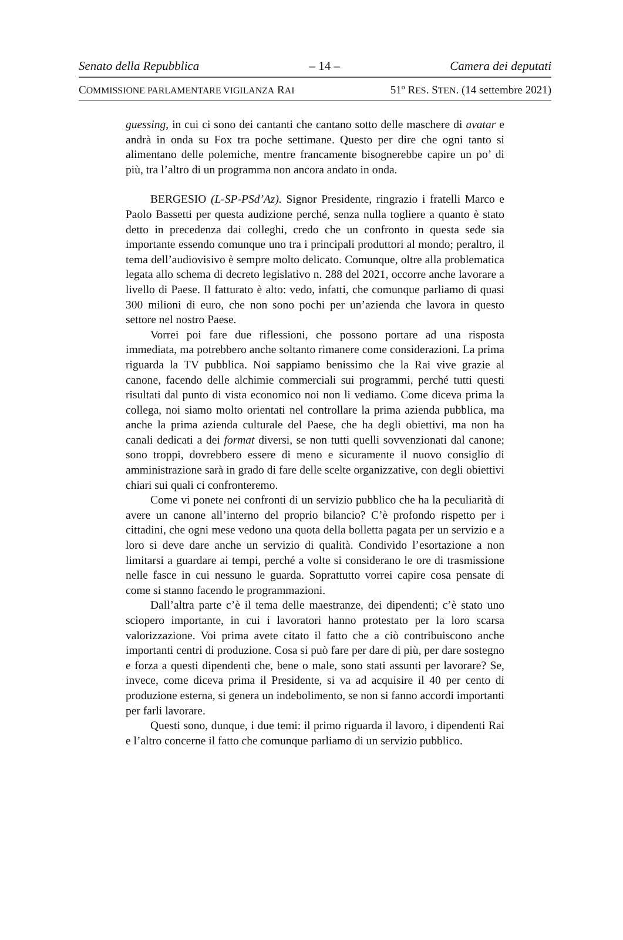Senato della Repubblica – 14 – Camera dei deputati
COMMISSIONE PARLAMENTARE VIGILANZA RAI 51º RES. STEN. (14 settembre 2021)
guessing, in cui ci sono dei cantanti che cantano sotto delle maschere di avatar e andrà in onda su Fox tra poche settimane. Questo per dire che ogni tanto si alimentano delle polemiche, mentre francamente bisognerebbe capire un po’ di più, tra l’altro di un programma non ancora andato in onda.
BERGESIO (L-SP-PSd’Az). Signor Presidente, ringrazio i fratelli Marco e Paolo Bassetti per questa audizione perché, senza nulla togliere a quanto è stato detto in precedenza dai colleghi, credo che un confronto in questa sede sia importante essendo comunque uno tra i principali produttori al mondo; peraltro, il tema dell’audiovisivo è sempre molto delicato. Comunque, oltre alla problematica legata allo schema di decreto legislativo n. 288 del 2021, occorre anche lavorare a livello di Paese. Il fatturato è alto: vedo, infatti, che comunque parliamo di quasi 300 milioni di euro, che non sono pochi per un’azienda che lavora in questo settore nel nostro Paese.
Vorrei poi fare due riflessioni, che possono portare ad una risposta immediata, ma potrebbero anche soltanto rimanere come considerazioni. La prima riguarda la TV pubblica. Noi sappiamo benissimo che la Rai vive grazie al canone, facendo delle alchimie commerciali sui programmi, perché tutti questi risultati dal punto di vista economico noi non li vediamo. Come diceva prima la collega, noi siamo molto orientati nel controllare la prima azienda pubblica, ma anche la prima azienda culturale del Paese, che ha degli obiettivi, ma non ha canali dedicati a dei format diversi, se non tutti quelli sovvenzionati dal canone; sono troppi, dovrebbero essere di meno e sicuramente il nuovo consiglio di amministrazione sarà in grado di fare delle scelte organizzative, con degli obiettivi chiari sui quali ci confronteremo.
Come vi ponete nei confronti di un servizio pubblico che ha la peculiarità di avere un canone all’interno del proprio bilancio? C’è profondo rispetto per i cittadini, che ogni mese vedono una quota della bolletta pagata per un servizio e a loro si deve dare anche un servizio di qualità. Condivido l’esortazione a non limitarsi a guardare ai tempi, perché a volte si considerano le ore di trasmissione nelle fasce in cui nessuno le guarda. Soprattutto vorrei capire cosa pensate di come si stanno facendo le programmazioni.
Dall’altra parte c’è il tema delle maestranze, dei dipendenti; c’è stato uno sciopero importante, in cui i lavoratori hanno protestato per la loro scarsa valorizzazione. Voi prima avete citato il fatto che a ciò contribuiscono anche importanti centri di produzione. Cosa si può fare per dare di più, per dare sostegno e forza a questi dipendenti che, bene o male, sono stati assunti per lavorare? Se, invece, come diceva prima il Presidente, si va ad acquisire il 40 per cento di produzione esterna, si genera un indebolimento, se non si fanno accordi importanti per farli lavorare.
Questi sono, dunque, i due temi: il primo riguarda il lavoro, i dipendenti Rai e l’altro concerne il fatto che comunque parliamo di un servizio pubblico.